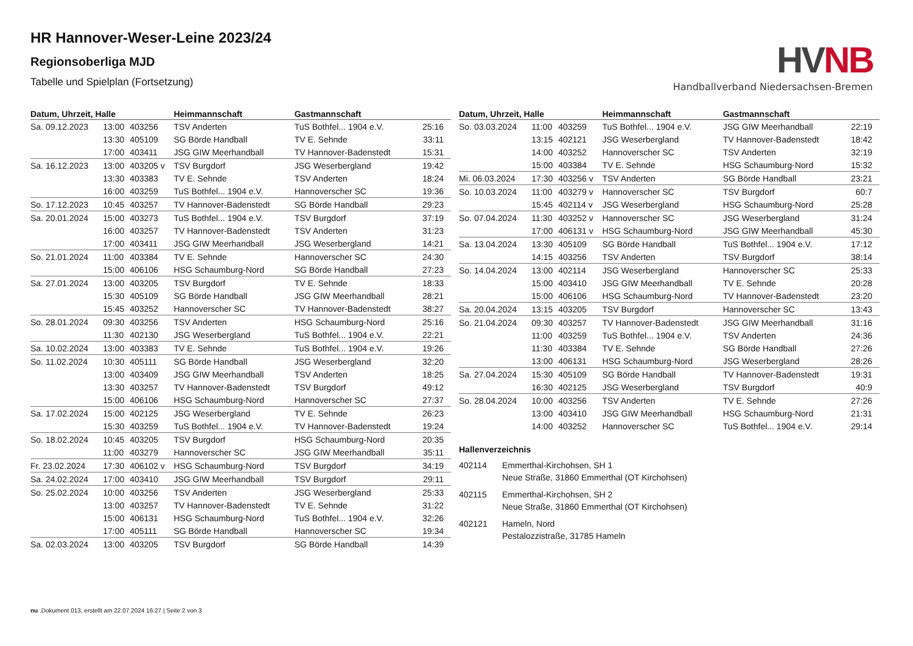HR Hannover-Weser-Leine 2023/24
Regionsoberliga MJD
Tabelle und Spielplan (Fortsetzung)
HVNB
Handballverband Niedersachsen-Bremen
| Datum, Uhrzeit, Halle | | | Heimmannschaft | Gastmannschaft | |
| --- | --- | --- | --- | --- | --- |
| Sa. 09.12.2023 | 13:00 | 403256 | TSV Anderten | TuS Bothfel... 1904 e.V. | 25:16 |
| | 13:30 | 405109 | SG Börde Handball | TV E. Sehnde | 33:11 |
| | 17:00 | 403411 | JSG GIW Meerhandball | TV Hannover-Badenstedt | 15:31 |
| Sa. 16.12.2023 | 13:00 | 403205 v | TSV Burgdorf | JSG Weserbergland | 19:42 |
| | 13:30 | 403383 | TV E. Sehnde | TSV Anderten | 18:24 |
| | 16:00 | 403259 | TuS Bothfel... 1904 e.V. | Hannoverscher SC | 19:36 |
| So. 17.12.2023 | 10:45 | 403257 | TV Hannover-Badenstedt | SG Börde Handball | 29:23 |
| Sa. 20.01.2024 | 15:00 | 403273 | TuS Bothfel... 1904 e.V. | TSV Burgdorf | 37:19 |
| | 16:00 | 403257 | TV Hannover-Badenstedt | TSV Anderten | 31:23 |
| | 17:00 | 403411 | JSG GIW Meerhandball | JSG Weserbergland | 14:21 |
| So. 21.01.2024 | 11:00 | 403384 | TV E. Sehnde | Hannoverscher SC | 24:30 |
| | 15:00 | 406106 | HSG Schaumburg-Nord | SG Börde Handball | 27:23 |
| Sa. 27.01.2024 | 13:00 | 403205 | TSV Burgdorf | TV E. Sehnde | 18:33 |
| | 15:30 | 405109 | SG Börde Handball | JSG GIW Meerhandball | 28:21 |
| | 15:45 | 403252 | Hannoverscher SC | TV Hannover-Badenstedt | 38:27 |
| So. 28.01.2024 | 09:30 | 403256 | TSV Anderten | HSG Schaumburg-Nord | 25:16 |
| | 11:30 | 402130 | JSG Weserbergland | TuS Bothfel... 1904 e.V. | 22:21 |
| Sa. 10.02.2024 | 13:00 | 403383 | TV E. Sehnde | TuS Bothfel... 1904 e.V. | 19:26 |
| So. 11.02.2024 | 10:30 | 405111 | SG Börde Handball | JSG Weserbergland | 32:20 |
| | 13:00 | 403409 | JSG GIW Meerhandball | TSV Anderten | 18:25 |
| | 13:30 | 403257 | TV Hannover-Badenstedt | TSV Burgdorf | 49:12 |
| | 15:00 | 406106 | HSG Schaumburg-Nord | Hannoverscher SC | 27:37 |
| Sa. 17.02.2024 | 15:00 | 402125 | JSG Weserbergland | TV E. Sehnde | 26:23 |
| | 15:30 | 403259 | TuS Bothfel... 1904 e.V. | TV Hannover-Badenstedt | 19:24 |
| So. 18.02.2024 | 10:45 | 403205 | TSV Burgdorf | HSG Schaumburg-Nord | 20:35 |
| | 11:00 | 403279 | Hannoverscher SC | JSG GIW Meerhandball | 35:11 |
| Fr. 23.02.2024 | 17:30 | 406102 v | HSG Schaumburg-Nord | TSV Burgdorf | 34:19 |
| Sa. 24.02.2024 | 17:00 | 403410 | JSG GIW Meerhandball | TSV Burgdorf | 29:11 |
| So. 25.02.2024 | 10:00 | 403256 | TSV Anderten | JSG Weserbergland | 25:33 |
| | 13:00 | 403257 | TV Hannover-Badenstedt | TV E. Sehnde | 31:22 |
| | 15:00 | 406131 | HSG Schaumburg-Nord | TuS Bothfel... 1904 e.V. | 32:26 |
| | 17:00 | 405111 | SG Börde Handball | Hannoverscher SC | 19:34 |
| Sa. 02.03.2024 | 13:00 | 403205 | TSV Burgdorf | SG Börde Handball | 14:39 |
| Datum, Uhrzeit, Halle | | | Heimmannschaft | Gastmannschaft | |
| --- | --- | --- | --- | --- | --- |
| So. 03.03.2024 | 11:00 | 403259 | TuS Bothfel... 1904 e.V. | JSG GIW Meerhandball | 22:19 |
| | 13:15 | 402121 | JSG Weserbergland | TV Hannover-Badenstedt | 18:42 |
| | 14:00 | 403252 | Hannoverscher SC | TSV Anderten | 32:19 |
| | 15:00 | 403384 | TV E. Sehnde | HSG Schaumburg-Nord | 15:32 |
| Mi. 06.03.2024 | 17:30 | 403256 v | TSV Anderten | SG Börde Handball | 23:21 |
| So. 10.03.2024 | 11:00 | 403279 v | Hannoverscher SC | TSV Burgdorf | 60:7 |
| | 15:45 | 402114 v | JSG Weserbergland | HSG Schaumburg-Nord | 25:28 |
| So. 07.04.2024 | 11:30 | 403252 v | Hannoverscher SC | JSG Weserbergland | 31:24 |
| | 17:00 | 406131 v | HSG Schaumburg-Nord | JSG GIW Meerhandball | 45:30 |
| Sa. 13.04.2024 | 13:30 | 405109 | SG Börde Handball | TuS Bothfel... 1904 e.V. | 17:12 |
| | 14:15 | 403256 | TSV Anderten | TSV Burgdorf | 38:14 |
| So. 14.04.2024 | 13:00 | 402114 | JSG Weserbergland | Hannoverscher SC | 25:33 |
| | 15:00 | 403410 | JSG GIW Meerhandball | TV E. Sehnde | 20:28 |
| | 15:00 | 406106 | HSG Schaumburg-Nord | TV Hannover-Badenstedt | 23:20 |
| Sa. 20.04.2024 | 13:15 | 403205 | TSV Burgdorf | Hannoverscher SC | 13:43 |
| So. 21.04.2024 | 09:30 | 403257 | TV Hannover-Badenstedt | JSG GIW Meerhandball | 31:16 |
| | 11:00 | 403259 | TuS Bothfel... 1904 e.V. | TSV Anderten | 24:36 |
| | 11:30 | 403384 | TV E. Sehnde | SG Börde Handball | 27:26 |
| | 13:00 | 406131 | HSG Schaumburg-Nord | JSG Weserbergland | 28:26 |
| Sa. 27.04.2024 | 15:30 | 405109 | SG Börde Handball | TV Hannover-Badenstedt | 19:31 |
| | 16:30 | 402125 | JSG Weserbergland | TSV Burgdorf | 40:9 |
| So. 28.04.2024 | 10:00 | 403256 | TSV Anderten | TV E. Sehnde | 27:26 |
| | 13:00 | 403410 | JSG GIW Meerhandball | HSG Schaumburg-Nord | 21:31 |
| | 14:00 | 403252 | Hannoverscher SC | TuS Bothfel... 1904 e.V. | 29:14 |
Hallenverzeichnis
402114 Emmerthal-Kirchohsen, SH 1
Neue Straße, 31860 Emmerthal (OT Kirchohsen)
402115 Emmerthal-Kirchohsen, SH 2
Neue Straße, 31860 Emmerthal (OT Kirchohsen)
402121 Hameln, Nord
Pestalozzistraße, 31785 Hameln
nu .Dokument 013, erstellt am 22.07.2024 16:27 | Seite 2 von 3